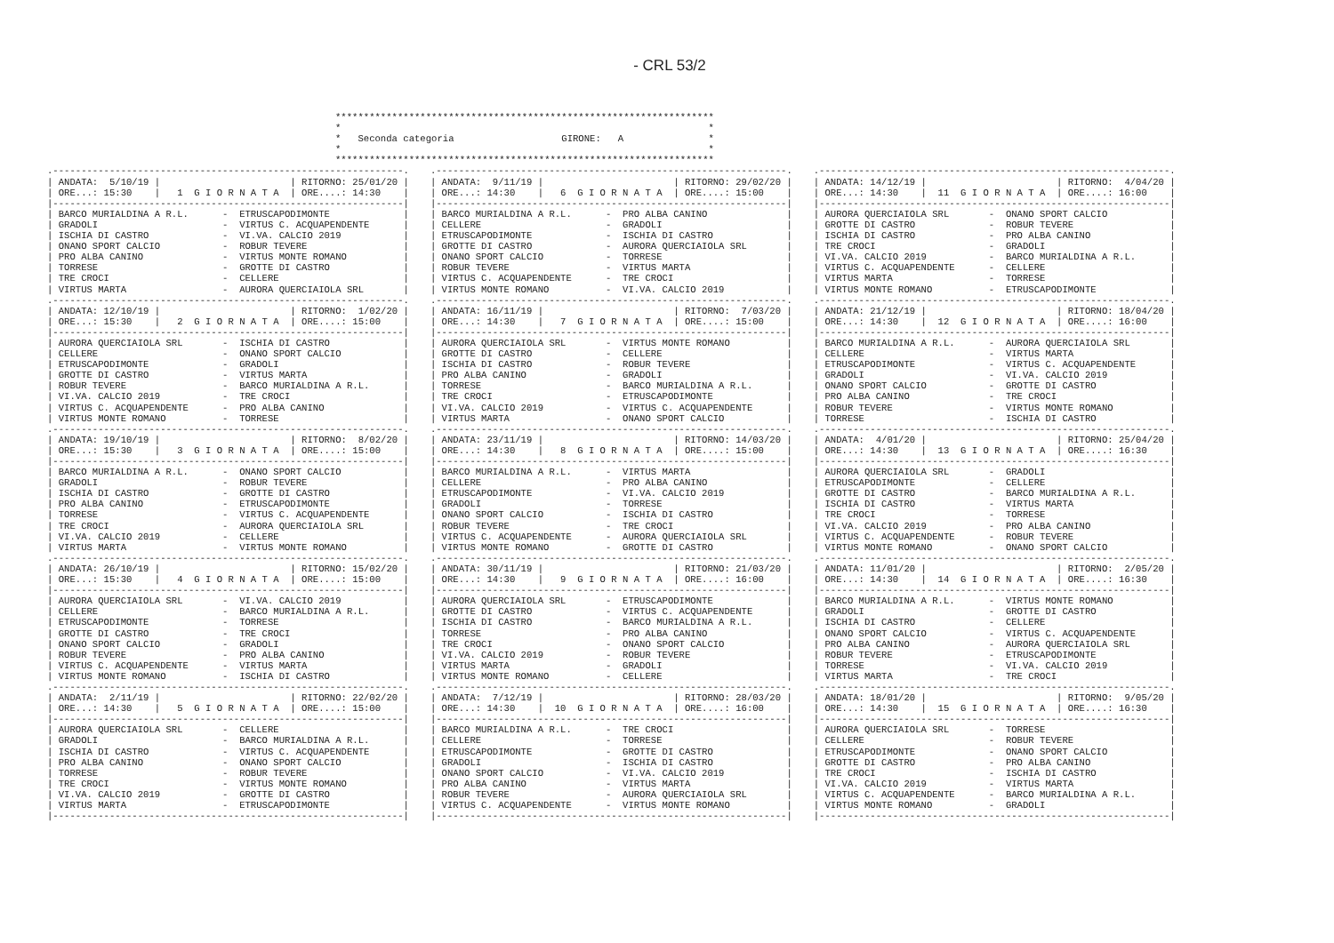- CRL 53/2
*******************************************************************
*                                                                 *
*   Seconda categoria                   GIRONE:   A               *
*                                                                 *
*******************************************************************
.--------------------------------------------------------------.
| ANDATA:  5/10/19 |                       | RITORNO: 25/01/20 |
| ORE...: 15:30    |   1  G I O R N A T A  | ORE....: 14:30    |
|--------------------------------------------------------------|
| BARCO MURIALDINA A R.L.      -  ETRUSCAPODIMONTE             |
| GRADOLI                      -  VIRTUS C. ACQUAPENDENTE      |
| ISCHIA DI CASTRO             -  VI.VA. CALCIO 2019           |
| ONANO SPORT CALCIO           -  ROBUR TEVERE                 |
| PRO ALBA CANINO              -  VIRTUS MONTE ROMANO          |
| TORRESE                      -  GROTTE DI CASTRO             |
| TRE CROCI                    -  CELLERE                      |
| VIRTUS MARTA                 -  AURORA QUERCIAIOLA SRL       |
.--------------------------------------------------------------.
| ANDATA: 12/10/19 |                       | RITORNO:  1/02/20 |
| ORE...: 15:30    |   2  G I O R N A T A  | ORE....: 15:00    |
|--------------------------------------------------------------|
| AURORA QUERCIAIOLA SRL       -  ISCHIA DI CASTRO             |
| CELLERE                      -  ONANO SPORT CALCIO           |
| ETRUSCAPODIMONTE             -  GRADOLI                      |
| GROTTE DI CASTRO             -  VIRTUS MARTA                 |
| ROBUR TEVERE                 -  BARCO MURIALDINA A R.L.      |
| VI.VA. CALCIO 2019           -  TRE CROCI                    |
| VIRTUS C. ACQUAPENDENTE      -  PRO ALBA CANINO              |
| VIRTUS MONTE ROMANO          -  TORRESE                      |
.--------------------------------------------------------------.
| ANDATA: 19/10/19 |                       | RITORNO:  8/02/20 |
| ORE...: 15:30    |   3  G I O R N A T A  | ORE....: 15:00    |
|--------------------------------------------------------------|
| BARCO MURIALDINA A R.L.      -  ONANO SPORT CALCIO           |
| GRADOLI                      -  ROBUR TEVERE                 |
| ISCHIA DI CASTRO             -  GROTTE DI CASTRO             |
| PRO ALBA CANINO              -  ETRUSCAPODIMONTE             |
| TORRESE                      -  VIRTUS C. ACQUAPENDENTE      |
| TRE CROCI                    -  AURORA QUERCIAIOLA SRL       |
| VI.VA. CALCIO 2019           -  CELLERE                      |
| VIRTUS MARTA                 -  VIRTUS MONTE ROMANO          |
.--------------------------------------------------------------.
| ANDATA: 26/10/19 |                       | RITORNO: 15/02/20 |
| ORE...: 15:30    |   4  G I O R N A T A  | ORE....: 15:00    |
|--------------------------------------------------------------|
| AURORA QUERCIAIOLA SRL       -  VI.VA. CALCIO 2019           |
| CELLERE                      -  BARCO MURIALDINA A R.L.      |
| ETRUSCAPODIMONTE             -  TORRESE                      |
| GROTTE DI CASTRO             -  TRE CROCI                    |
| ONANO SPORT CALCIO           -  GRADOLI                      |
| ROBUR TEVERE                 -  PRO ALBA CANINO              |
| VIRTUS C. ACQUAPENDENTE      -  VIRTUS MARTA                 |
| VIRTUS MONTE ROMANO          -  ISCHIA DI CASTRO             |
.--------------------------------------------------------------.
| ANDATA:  2/11/19 |                       | RITORNO: 22/02/20 |
| ORE...: 14:30    |   5  G I O R N A T A  | ORE....: 15:00    |
|--------------------------------------------------------------|
| AURORA QUERCIAIOLA SRL       -  CELLERE                      |
| GRADOLI                      -  BARCO MURIALDINA A R.L.      |
| ISCHIA DI CASTRO             -  VIRTUS C. ACQUAPENDENTE      |
| PRO ALBA CANINO              -  ONANO SPORT CALCIO           |
| TORRESE                      -  ROBUR TEVERE                 |
| TRE CROCI                    -  VIRTUS MONTE ROMANO          |
| VI.VA. CALCIO 2019           -  GROTTE DI CASTRO             |
| VIRTUS MARTA                 -  ETRUSCAPODIMONTE             |
|--------------------------------------------------------------|
.--------------------------------------------------------------.
| ANDATA:  9/11/19 |                       | RITORNO: 29/02/20 |
| ORE...: 14:30    |   6  G I O R N A T A  | ORE....: 15:00    |
|--------------------------------------------------------------|
| BARCO MURIALDINA A R.L.      -  PRO ALBA CANINO              |
| CELLERE                      -  GRADOLI                      |
| ETRUSCAPODIMONTE             -  ISCHIA DI CASTRO             |
| GROTTE DI CASTRO             -  AURORA QUERCIAIOLA SRL       |
| ONANO SPORT CALCIO           -  TORRESE                      |
| ROBUR TEVERE                 -  VIRTUS MARTA                 |
| VIRTUS C. ACQUAPENDENTE      -  TRE CROCI                    |
| VIRTUS MONTE ROMANO          -  VI.VA. CALCIO 2019           |
.--------------------------------------------------------------.
| ANDATA: 16/11/19 |                       | RITORNO:  7/03/20 |
| ORE...: 14:30    |   7  G I O R N A T A  | ORE....: 15:00    |
|--------------------------------------------------------------|
| AURORA QUERCIAIOLA SRL       -  VIRTUS MONTE ROMANO          |
| GROTTE DI CASTRO             -  CELLERE                      |
| ISCHIA DI CASTRO             -  ROBUR TEVERE                 |
| PRO ALBA CANINO              -  GRADOLI                      |
| TORRESE                      -  BARCO MURIALDINA A R.L.      |
| TRE CROCI                    -  ETRUSCAPODIMONTE             |
| VI.VA. CALCIO 2019           -  VIRTUS C. ACQUAPENDENTE      |
| VIRTUS MARTA                 -  ONANO SPORT CALCIO           |
.--------------------------------------------------------------.
| ANDATA: 23/11/19 |                       | RITORNO: 14/03/20 |
| ORE...: 14:30    |   8  G I O R N A T A  | ORE....: 15:00    |
|--------------------------------------------------------------|
| BARCO MURIALDINA A R.L.      -  VIRTUS MARTA                 |
| CELLERE                      -  PRO ALBA CANINO              |
| ETRUSCAPODIMONTE             -  VI.VA. CALCIO 2019           |
| GRADOLI                      -  TORRESE                      |
| ONANO SPORT CALCIO           -  ISCHIA DI CASTRO             |
| ROBUR TEVERE                 -  TRE CROCI                    |
| VIRTUS C. ACQUAPENDENTE      -  AURORA QUERCIAIOLA SRL       |
| VIRTUS MONTE ROMANO          -  GROTTE DI CASTRO             |
.--------------------------------------------------------------.
| ANDATA: 30/11/19 |                       | RITORNO: 21/03/20 |
| ORE...: 14:30    |   9  G I O R N A T A  | ORE....: 16:00    |
|--------------------------------------------------------------|
| AURORA QUERCIAIOLA SRL       -  ETRUSCAPODIMONTE             |
| GROTTE DI CASTRO             -  VIRTUS C. ACQUAPENDENTE      |
| ISCHIA DI CASTRO             -  BARCO MURIALDINA A R.L.      |
| TORRESE                      -  PRO ALBA CANINO              |
| TRE CROCI                    -  ONANO SPORT CALCIO           |
| VI.VA. CALCIO 2019           -  ROBUR TEVERE                 |
| VIRTUS MARTA                 -  GRADOLI                      |
| VIRTUS MONTE ROMANO          -  CELLERE                      |
.--------------------------------------------------------------.
| ANDATA:  7/12/19 |                       | RITORNO: 28/03/20 |
| ORE...: 14:30    |  10  G I O R N A T A  | ORE....: 16:00    |
|--------------------------------------------------------------|
| BARCO MURIALDINA A R.L.      -  TRE CROCI                    |
| CELLERE                      -  TORRESE                      |
| ETRUSCAPODIMONTE             -  GROTTE DI CASTRO             |
| GRADOLI                      -  ISCHIA DI CASTRO             |
| ONANO SPORT CALCIO           -  VI.VA. CALCIO 2019           |
| PRO ALBA CANINO              -  VIRTUS MARTA                 |
| ROBUR TEVERE                 -  AURORA QUERCIAIOLA SRL       |
| VIRTUS C. ACQUAPENDENTE      -  VIRTUS MONTE ROMANO          |
|--------------------------------------------------------------|
.--------------------------------------------------------------.
| ANDATA: 14/12/19 |                       | RITORNO:  4/04/20 |
| ORE...: 14:30    |  11  G I O R N A T A  | ORE....: 16:00    |
|--------------------------------------------------------------|
| AURORA QUERCIAIOLA SRL       -  ONANO SPORT CALCIO           |
| GROTTE DI CASTRO             -  ROBUR TEVERE                 |
| ISCHIA DI CASTRO             -  PRO ALBA CANINO              |
| TRE CROCI                    -  GRADOLI                      |
| VI.VA. CALCIO 2019           -  BARCO MURIALDINA A R.L.      |
| VIRTUS C. ACQUAPENDENTE      -  CELLERE                      |
| VIRTUS MARTA                 -  TORRESE                      |
| VIRTUS MONTE ROMANO          -  ETRUSCAPODIMONTE             |
.--------------------------------------------------------------.
| ANDATA: 21/12/19 |                       | RITORNO: 18/04/20 |
| ORE...: 14:30    |  12  G I O R N A T A  | ORE....: 16:00    |
|--------------------------------------------------------------|
| BARCO MURIALDINA A R.L.      -  AURORA QUERCIAIOLA SRL       |
| CELLERE                      -  VIRTUS MARTA                 |
| ETRUSCAPODIMONTE             -  VIRTUS C. ACQUAPENDENTE      |
| GRADOLI                      -  VI.VA. CALCIO 2019           |
| ONANO SPORT CALCIO           -  GROTTE DI CASTRO             |
| PRO ALBA CANINO              -  TRE CROCI                    |
| ROBUR TEVERE                 -  VIRTUS MONTE ROMANO          |
| TORRESE                      -  ISCHIA DI CASTRO             |
.--------------------------------------------------------------.
| ANDATA:  4/01/20 |                       | RITORNO: 25/04/20 |
| ORE...: 14:30    |  13  G I O R N A T A  | ORE....: 16:30    |
|--------------------------------------------------------------|
| AURORA QUERCIAIOLA SRL       -  GRADOLI                      |
| ETRUSCAPODIMONTE             -  CELLERE                      |
| GROTTE DI CASTRO             -  BARCO MURIALDINA A R.L.      |
| ISCHIA DI CASTRO             -  VIRTUS MARTA                 |
| TRE CROCI                    -  TORRESE                      |
| VI.VA. CALCIO 2019           -  PRO ALBA CANINO              |
| VIRTUS C. ACQUAPENDENTE      -  ROBUR TEVERE                 |
| VIRTUS MONTE ROMANO          -  ONANO SPORT CALCIO           |
.--------------------------------------------------------------.
| ANDATA: 11/01/20 |                       | RITORNO:  2/05/20 |
| ORE...: 14:30    |  14  G I O R N A T A  | ORE....: 16:30    |
|--------------------------------------------------------------|
| BARCO MURIALDINA A R.L.      -  VIRTUS MONTE ROMANO          |
| GRADOLI                      -  GROTTE DI CASTRO             |
| ISCHIA DI CASTRO             -  CELLERE                      |
| ONANO SPORT CALCIO           -  VIRTUS C. ACQUAPENDENTE      |
| PRO ALBA CANINO              -  AURORA QUERCIAIOLA SRL       |
| ROBUR TEVERE                 -  ETRUSCAPODIMONTE             |
| TORRESE                      -  VI.VA. CALCIO 2019           |
| VIRTUS MARTA                 -  TRE CROCI                    |
.--------------------------------------------------------------.
| ANDATA: 18/01/20 |                       | RITORNO:  9/05/20 |
| ORE...: 14:30    |  15  G I O R N A T A  | ORE....: 16:30    |
|--------------------------------------------------------------|
| AURORA QUERCIAIOLA SRL       -  TORRESE                      |
| CELLERE                      -  ROBUR TEVERE                 |
| ETRUSCAPODIMONTE             -  ONANO SPORT CALCIO           |
| GROTTE DI CASTRO             -  PRO ALBA CANINO              |
| TRE CROCI                    -  ISCHIA DI CASTRO             |
| VI.VA. CALCIO 2019           -  VIRTUS MARTA                 |
| VIRTUS C. ACQUAPENDENTE      -  BARCO MURIALDINA A R.L.      |
| VIRTUS MONTE ROMANO          -  GRADOLI                      |
|--------------------------------------------------------------|